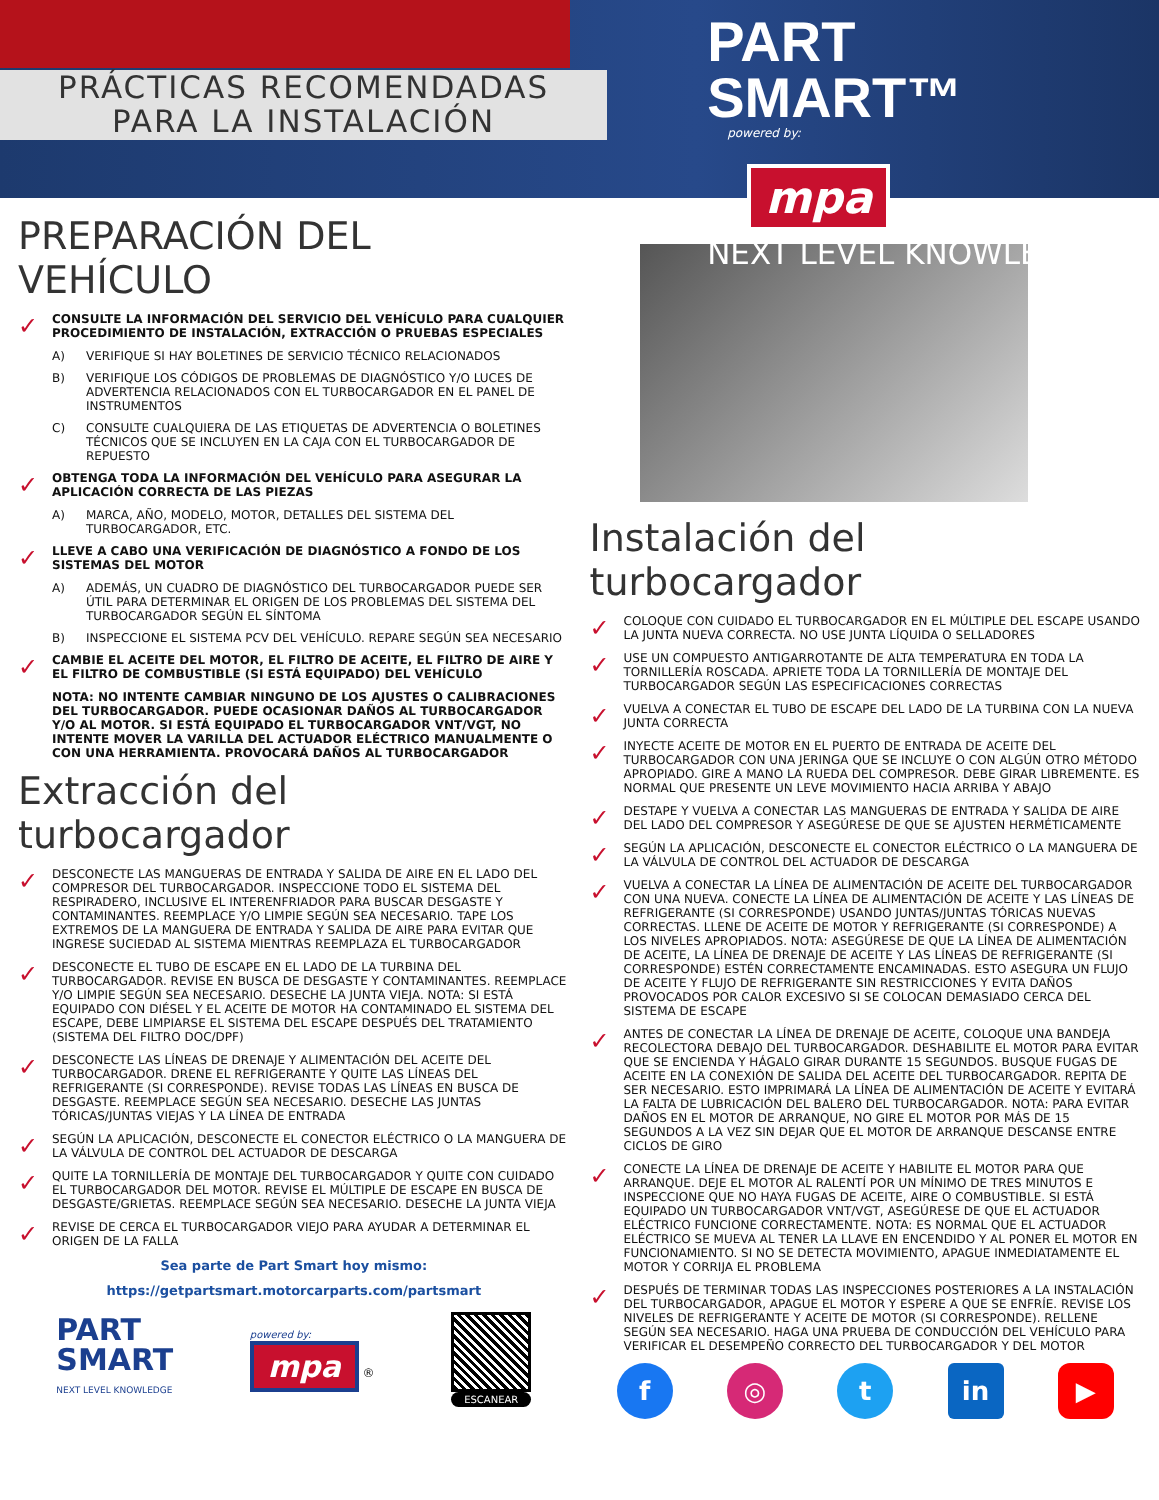PRÁCTICAS RECOMENDADAS
PARA LA INSTALACIÓN
PART
SMART™
powered by:
mpa ®
NEXT LEVEL KNOWLEDGE.
PREPARACIÓN DEL VEHÍCULO
✓ CONSULTE LA INFORMACIÓN DEL SERVICIO DEL VEHÍCULO PARA CUALQUIER PROCEDIMIENTO DE INSTALACIÓN, EXTRACCIÓN O PRUEBAS ESPECIALES
A) VERIFIQUE SI HAY BOLETINES DE SERVICIO TÉCNICO RELACIONADOS
B) VERIFIQUE LOS CÓDIGOS DE PROBLEMAS DE DIAGNÓSTICO Y/O LUCES DE ADVERTENCIA RELACIONADOS CON EL TURBOCARGADOR EN EL PANEL DE INSTRUMENTOS
C) CONSULTE CUALQUIERA DE LAS ETIQUETAS DE ADVERTENCIA O BOLETINES TÉCNICOS QUE SE INCLUYEN EN LA CAJA CON EL TURBOCARGADOR DE REPUESTO
✓ OBTENGA TODA LA INFORMACIÓN DEL VEHÍCULO PARA ASEGURAR LA APLICACIÓN CORRECTA DE LAS PIEZAS
A) MARCA, AÑO, MODELO, MOTOR, DETALLES DEL SISTEMA DEL TURBOCARGADOR, ETC.
✓ LLEVE A CABO UNA VERIFICACIÓN DE DIAGNÓSTICO A FONDO DE LOS SISTEMAS DEL MOTOR
A) ADEMÁS, UN CUADRO DE DIAGNÓSTICO DEL TURBOCARGADOR PUEDE SER ÚTIL PARA DETERMINAR EL ORIGEN DE LOS PROBLEMAS DEL SISTEMA DEL TURBOCARGADOR SEGÚN EL SÍNTOMA
B) INSPECCIONE EL SISTEMA PCV DEL VEHÍCULO. REPARE SEGÚN SEA NECESARIO
✓ CAMBIE EL ACEITE DEL MOTOR, EL FILTRO DE ACEITE, EL FILTRO DE AIRE Y EL FILTRO DE COMBUSTIBLE (SI ESTÁ EQUIPADO) DEL VEHÍCULO
NOTA: NO INTENTE CAMBIAR NINGUNO DE LOS AJUSTES O CALIBRACIONES DEL TURBOCARGADOR. PUEDE OCASIONAR DAÑOS AL TURBOCARGADOR Y/O AL MOTOR. SI ESTÁ EQUIPADO EL TURBOCARGADOR VNT/VGT, NO INTENTE MOVER LA VARILLA DEL ACTUADOR ELÉCTRICO MANUALMENTE O CON UNA HERRAMIENTA. PROVOCARÁ DAÑOS AL TURBOCARGADOR
Extracción del turbocargador
✓ DESCONECTE LAS MANGUERAS DE ENTRADA Y SALIDA DE AIRE EN EL LADO DEL COMPRESOR DEL TURBOCARGADOR. INSPECCIONE TODO EL SISTEMA DEL RESPIRADERO, INCLUSIVE EL INTERENFRIADOR PARA BUSCAR DESGASTE Y CONTAMINANTES. REEMPLACE Y/O LIMPIE SEGÚN SEA NECESARIO. TAPE LOS EXTREMOS DE LA MANGUERA DE ENTRADA Y SALIDA DE AIRE PARA EVITAR QUE INGRESE SUCIEDAD AL SISTEMA MIENTRAS REEMPLAZA EL TURBOCARGADOR
✓ DESCONECTE EL TUBO DE ESCAPE EN EL LADO DE LA TURBINA DEL TURBOCARGADOR. REVISE EN BUSCA DE DESGASTE Y CONTAMINANTES. REEMPLACE Y/O LIMPIE SEGÚN SEA NECESARIO. DESECHE LA JUNTA VIEJA. NOTA: SI ESTÁ EQUIPADO CON DIÉSEL Y EL ACEITE DE MOTOR HA CONTAMINADO EL SISTEMA DEL ESCAPE, DEBE LIMPIARSE EL SISTEMA DEL ESCAPE DESPUÉS DEL TRATAMIENTO (SISTEMA DEL FILTRO DOC/DPF)
✓ DESCONECTE LAS LÍNEAS DE DRENAJE Y ALIMENTACIÓN DEL ACEITE DEL TURBOCARGADOR. DRENE EL REFRIGERANTE Y QUITE LAS LÍNEAS DEL REFRIGERANTE (SI CORRESPONDE). REVISE TODAS LAS LÍNEAS EN BUSCA DE DESGASTE. REEMPLACE SEGÚN SEA NECESARIO. DESECHE LAS JUNTAS TÓRICAS/JUNTAS VIEJAS Y LA LÍNEA DE ENTRADA
✓ SEGÚN LA APLICACIÓN, DESCONECTE EL CONECTOR ELÉCTRICO O LA MANGUERA DE LA VÁLVULA DE CONTROL DEL ACTUADOR DE DESCARGA
✓ QUITE LA TORNILLERÍA DE MONTAJE DEL TURBOCARGADOR Y QUITE CON CUIDADO EL TURBOCARGADOR DEL MOTOR. REVISE EL MÚLTIPLE DE ESCAPE EN BUSCA DE DESGASTE/GRIETAS. REEMPLACE SEGÚN SEA NECESARIO. DESECHE LA JUNTA VIEJA
✓ REVISE DE CERCA EL TURBOCARGADOR VIEJO PARA AYUDAR A DETERMINAR EL ORIGEN DE LA FALLA
Sea parte de Part Smart hoy mismo:
https://getpartsmart.motorcarparts.com/partsmart
PART
SMART
NEXT LEVEL KNOWLEDGE
powered by:
mpa ®
ESCANEAR
Instalación del turbocargador
✓ COLOQUE CON CUIDADO EL TURBOCARGADOR EN EL MÚLTIPLE DEL ESCAPE USANDO LA JUNTA NUEVA CORRECTA. NO USE JUNTA LÍQUIDA O SELLADORES
✓ USE UN COMPUESTO ANTIGARROTANTE DE ALTA TEMPERATURA EN TODA LA TORNILLERÍA ROSCADA. APRIETE TODA LA TORNILLERÍA DE MONTAJE DEL TURBOCARGADOR SEGÚN LAS ESPECIFICACIONES CORRECTAS
✓ VUELVA A CONECTAR EL TUBO DE ESCAPE DEL LADO DE LA TURBINA CON LA NUEVA JUNTA CORRECTA
✓ INYECTE ACEITE DE MOTOR EN EL PUERTO DE ENTRADA DE ACEITE DEL TURBOCARGADOR CON UNA JERINGA QUE SE INCLUYE O CON ALGÚN OTRO MÉTODO APROPIADO. GIRE A MANO LA RUEDA DEL COMPRESOR. DEBE GIRAR LIBREMENTE. ES NORMAL QUE PRESENTE UN LEVE MOVIMIENTO HACIA ARRIBA Y ABAJO
✓ DESTAPE Y VUELVA A CONECTAR LAS MANGUERAS DE ENTRADA Y SALIDA DE AIRE DEL LADO DEL COMPRESOR Y ASEGÚRESE DE QUE SE AJUSTEN HERMÉTICAMENTE
✓ SEGÚN LA APLICACIÓN, DESCONECTE EL CONECTOR ELÉCTRICO O LA MANGUERA DE LA VÁLVULA DE CONTROL DEL ACTUADOR DE DESCARGA
✓ VUELVA A CONECTAR LA LÍNEA DE ALIMENTACIÓN DE ACEITE DEL TURBOCARGADOR CON UNA NUEVA. CONECTE LA LÍNEA DE ALIMENTACIÓN DE ACEITE Y LAS LÍNEAS DE REFRIGERANTE (SI CORRESPONDE) USANDO JUNTAS/JUNTAS TÓRICAS NUEVAS CORRECTAS. LLENE DE ACEITE DE MOTOR Y REFRIGERANTE (SI CORRESPONDE) A LOS NIVELES APROPIADOS. NOTA: ASEGÚRESE DE QUE LA LÍNEA DE ALIMENTACIÓN DE ACEITE, LA LÍNEA DE DRENAJE DE ACEITE Y LAS LÍNEAS DE REFRIGERANTE (SI CORRESPONDE) ESTÉN CORRECTAMENTE ENCAMINADAS. ESTO ASEGURA UN FLUJO DE ACEITE Y FLUJO DE REFRIGERANTE SIN RESTRICCIONES Y EVITA DAÑOS PROVOCADOS POR CALOR EXCESIVO SI SE COLOCAN DEMASIADO CERCA DEL SISTEMA DE ESCAPE
✓ ANTES DE CONECTAR LA LÍNEA DE DRENAJE DE ACEITE, COLOQUE UNA BANDEJA RECOLECTORA DEBAJO DEL TURBOCARGADOR. DESHABILITE EL MOTOR PARA EVITAR QUE SE ENCIENDA Y HÁGALO GIRAR DURANTE 15 SEGUNDOS. BUSQUE FUGAS DE ACEITE EN LA CONEXIÓN DE SALIDA DEL ACEITE DEL TURBOCARGADOR. REPITA DE SER NECESARIO. ESTO IMPRIMARÁ LA LÍNEA DE ALIMENTACIÓN DE ACEITE Y EVITARÁ LA FALTA DE LUBRICACIÓN DEL BALERO DEL TURBOCARGADOR. NOTA: PARA EVITAR DAÑOS EN EL MOTOR DE ARRANQUE, NO GIRE EL MOTOR POR MÁS DE 15 SEGUNDOS A LA VEZ SIN DEJAR QUE EL MOTOR DE ARRANQUE DESCANSE ENTRE CICLOS DE GIRO
✓ CONECTE LA LÍNEA DE DRENAJE DE ACEITE Y HABILITE EL MOTOR PARA QUE ARRANQUE. DEJE EL MOTOR AL RALENTÍ POR UN MÍNIMO DE TRES MINUTOS E INSPECCIONE QUE NO HAYA FUGAS DE ACEITE, AIRE O COMBUSTIBLE. SI ESTÁ EQUIPADO UN TURBOCARGADOR VNT/VGT, ASEGÚRESE DE QUE EL ACTUADOR ELÉCTRICO FUNCIONE CORRECTAMENTE. NOTA: ES NORMAL QUE EL ACTUADOR ELÉCTRICO SE MUEVA AL TENER LA LLAVE EN ENCENDIDO Y AL PONER EL MOTOR EN FUNCIONAMIENTO. SI NO SE DETECTA MOVIMIENTO, APAGUE INMEDIATAMENTE EL MOTOR Y CORRIJA EL PROBLEMA
✓ DESPUÉS DE TERMINAR TODAS LAS INSPECCIONES POSTERIORES A LA INSTALACIÓN DEL TURBOCARGADOR, APAGUE EL MOTOR Y ESPERE A QUE SE ENFRÍE. REVISE LOS NIVELES DE REFRIGERANTE Y ACEITE DE MOTOR (SI CORRESPONDE). RELLENE SEGÚN SEA NECESARIO. HAGA UNA PRUEBA DE CONDUCCIÓN DEL VEHÍCULO PARA VERIFICAR EL DESEMPEÑO CORRECTO DEL TURBOCARGADOR Y DEL MOTOR
f ◎ t in ▶